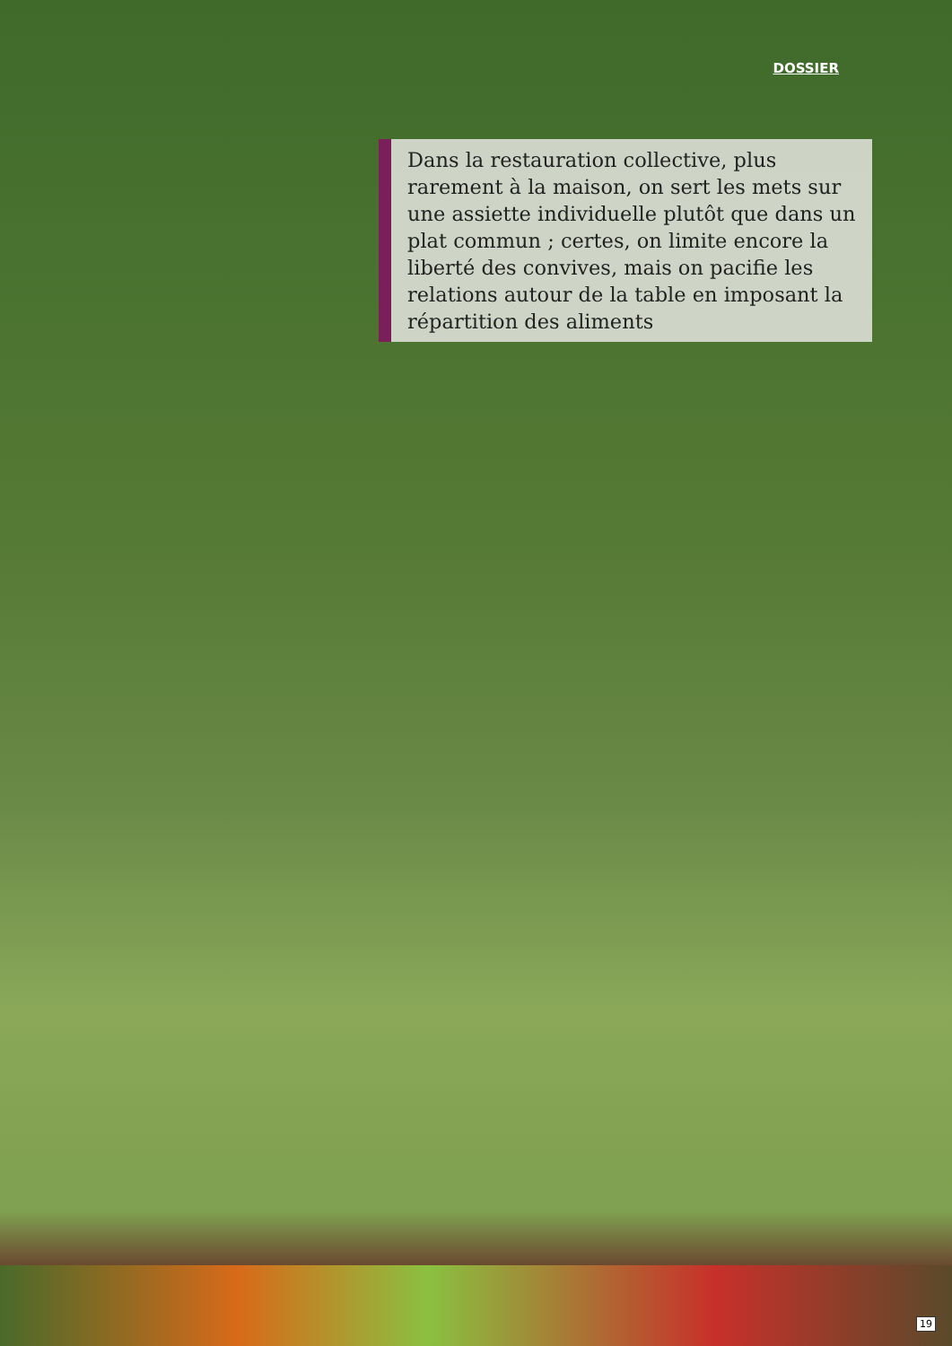DOSSIER
Dans la restauration collective, plus rarement à la maison, on sert les mets sur une assiette individuelle plutôt que dans un plat commun ; certes, on limite encore la liberté des convives, mais on pacifie les relations autour de la table en imposant la répartition des aliments
19